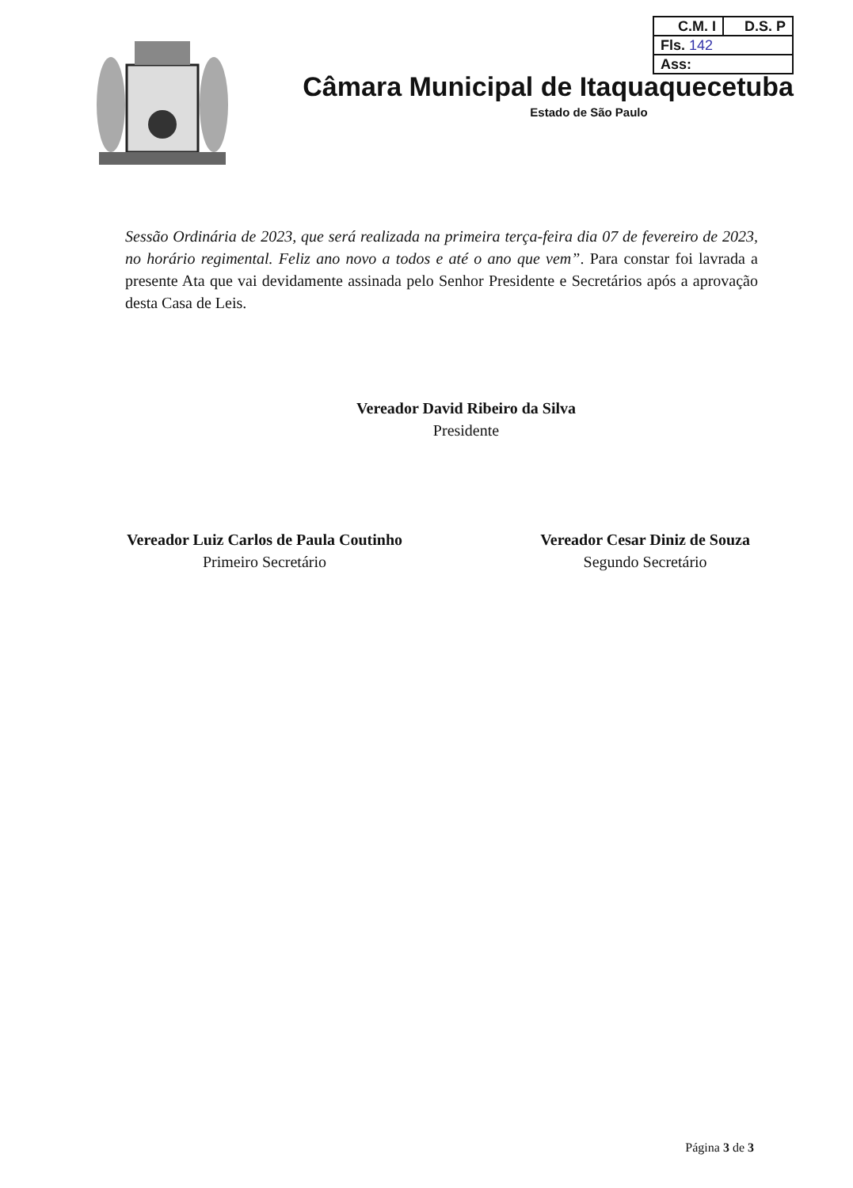| C.M. I | D.S. P |
| Fls. 142 | |
| Ass: | |
Câmara Municipal de Itaquaquecetuba
Estado de São Paulo
Sessão Ordinária de 2023, que será realizada na primeira terça-feira dia 07 de fevereiro de 2023, no horário regimental. Feliz ano novo a todos e até o ano que vem”. Para constar foi lavrada a presente Ata que vai devidamente assinada pelo Senhor Presidente e Secretários após a aprovação desta Casa de Leis.
Vereador David Ribeiro da Silva
Presidente
Vereador Luiz Carlos de Paula Coutinho
Primeiro Secretário
Vereador Cesar Diniz de Souza
Segundo Secretário
Página 3 de 3